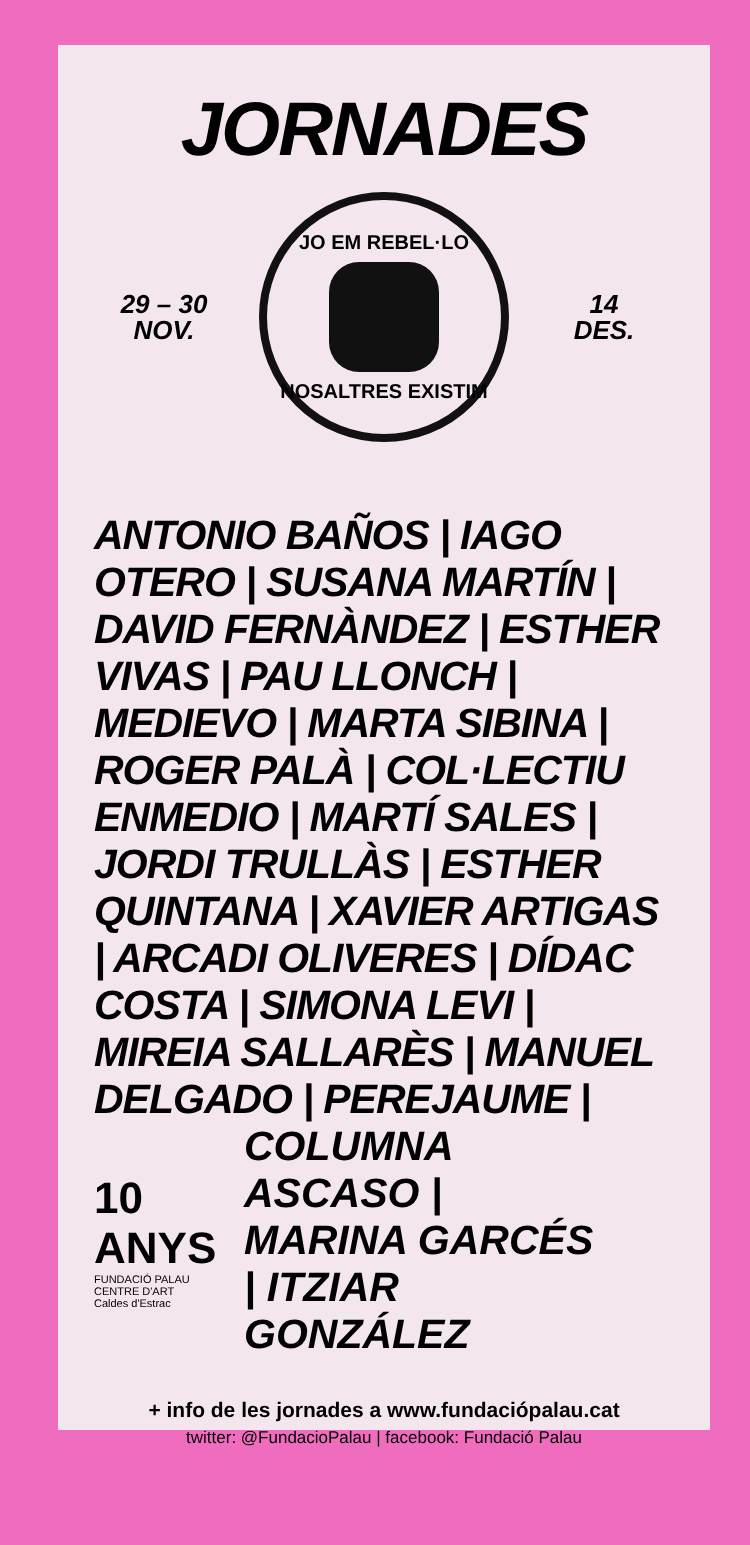JORNADES
29 – 30
NOV.
JO EM REBEL·LO
NOSALTRES EXISTIM
14
DES.
ANTONIO BAÑOS | IAGO OTERO | SUSANA MARTÍN | DAVID FERNÀNDEZ | ESTHER VIVAS | PAU LLONCH | MEDIEVO | MARTA SIBINA | ROGER PALÀ | COL·LECTIU ENMEDIO | MARTÍ SALES | JORDI TRULLÀS | ESTHER QUINTANA | XAVIER ARTIGAS | ARCADI OLIVERES | DÍDAC COSTA | SIMONA LEVI | MIREIA SALLARÈS | MANUEL DELGADO | PEREJAUME |
10 ANYS
FUNDACIÓ PALAU
CENTRE D'ART
Caldes d'Estrac
COLUMNA ASCASO | MARINA GARCÉS | ITZIAR GONZÁLEZ
+ info de les jornades a www.fundaciópalau.cat
twitter: @FundacioPalau | facebook: Fundació Palau